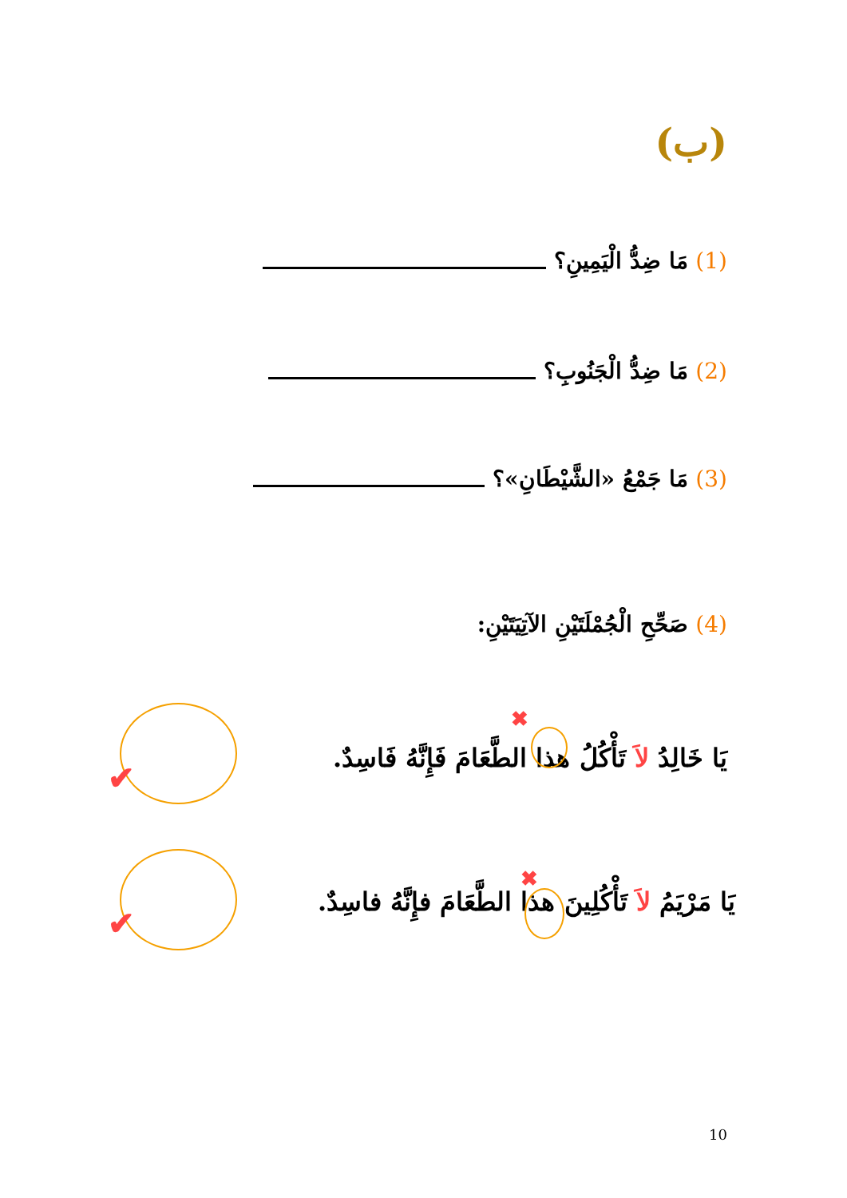(ب)
(1) مَا ضِدُّ الْيَمِينِ؟
(2) مَا ضِدُّ الْجَنُوبِ؟
(3) مَا جَمْعُ «الشَّيْطَانِ»؟
(4) صَحِّحِ الْجُمْلَتَيْنِ الآتِيَتَيْنِ:
يَا خَالِدُ لاَ تَأْكُلُ هذا الطَّعَامَ فَإِنَّهُ فَاسِدٌ.
يَا مَرْيَمُ لاَ تَأْكُلِينَ هذا الطَّعَامَ فإِنَّهُ فاسِدٌ.
✔
✔
✖
✖
10